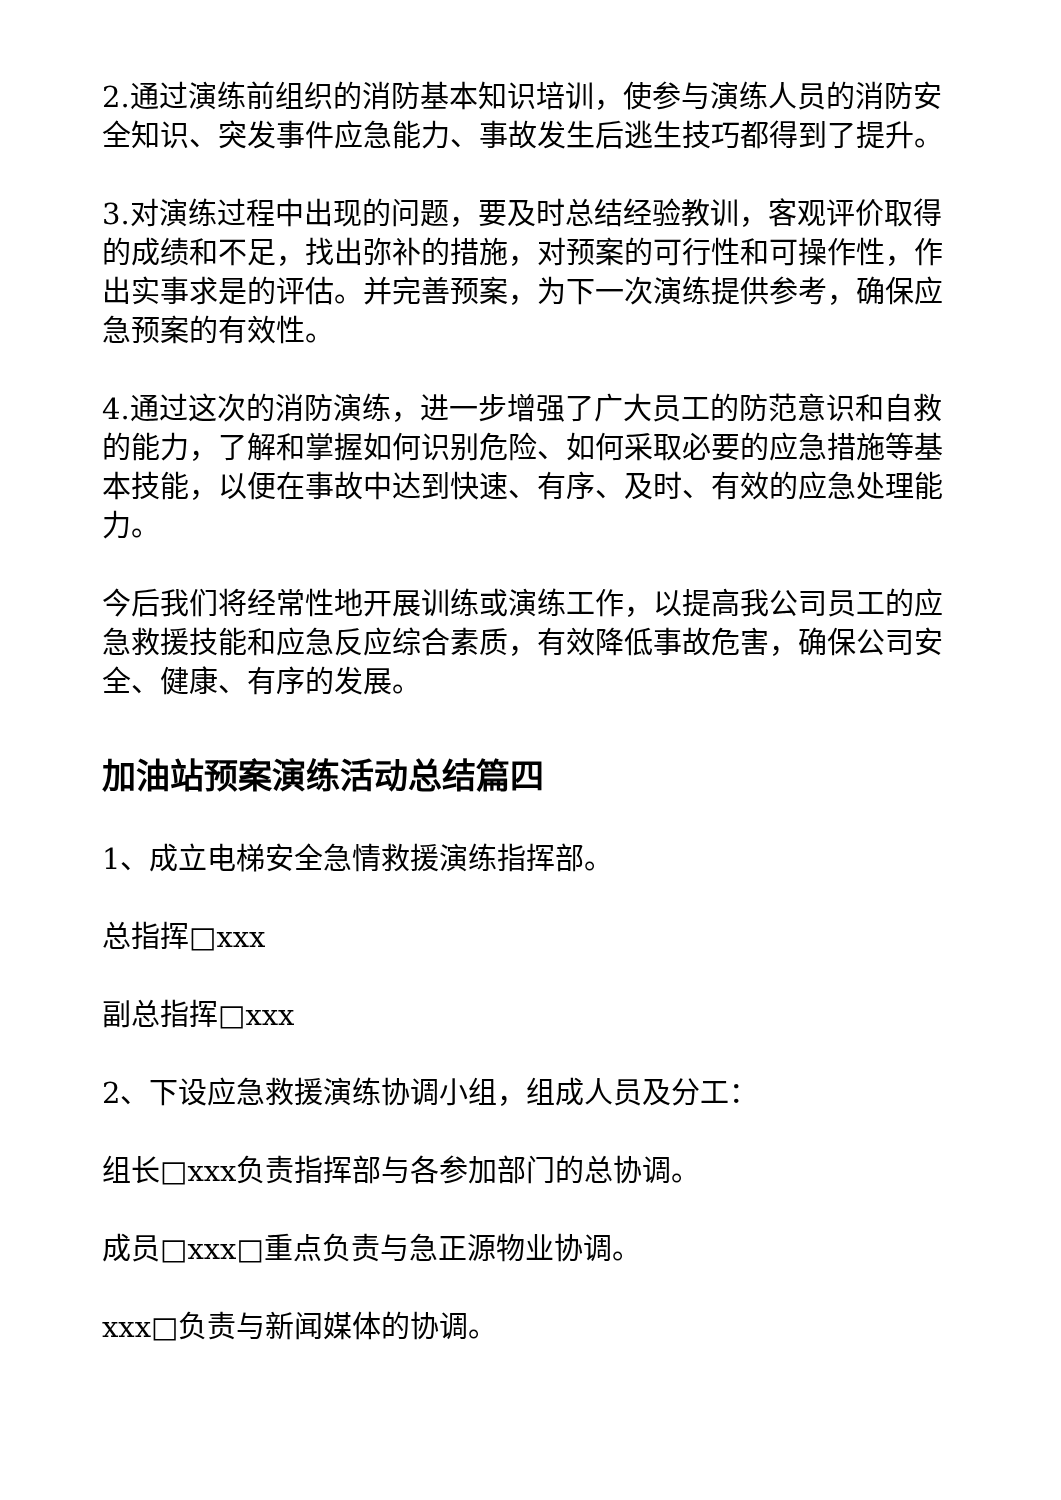2.通过演练前组织的消防基本知识培训，使参与演练人员的消防安全知识、突发事件应急能力、事故发生后逃生技巧都得到了提升。
3.对演练过程中出现的问题，要及时总结经验教训，客观评价取得的成绩和不足，找出弥补的措施，对预案的可行性和可操作性，作出实事求是的评估。并完善预案，为下一次演练提供参考，确保应急预案的有效性。
4.通过这次的消防演练，进一步增强了广大员工的防范意识和自救的能力，了解和掌握如何识别危险、如何采取必要的应急措施等基本技能，以便在事故中达到快速、有序、及时、有效的应急处理能力。
今后我们将经常性地开展训练或演练工作，以提高我公司员工的应急救援技能和应急反应综合素质，有效降低事故危害，确保公司安全、健康、有序的发展。
加油站预案演练活动总结篇四
1、成立电梯安全急情救援演练指挥部。
总指挥□xxx
副总指挥□xxx
2、下设应急救援演练协调小组，组成人员及分工：
组长□xxx负责指挥部与各参加部门的总协调。
成员□xxx□重点负责与急正源物业协调。
xxx□负责与新闻媒体的协调。